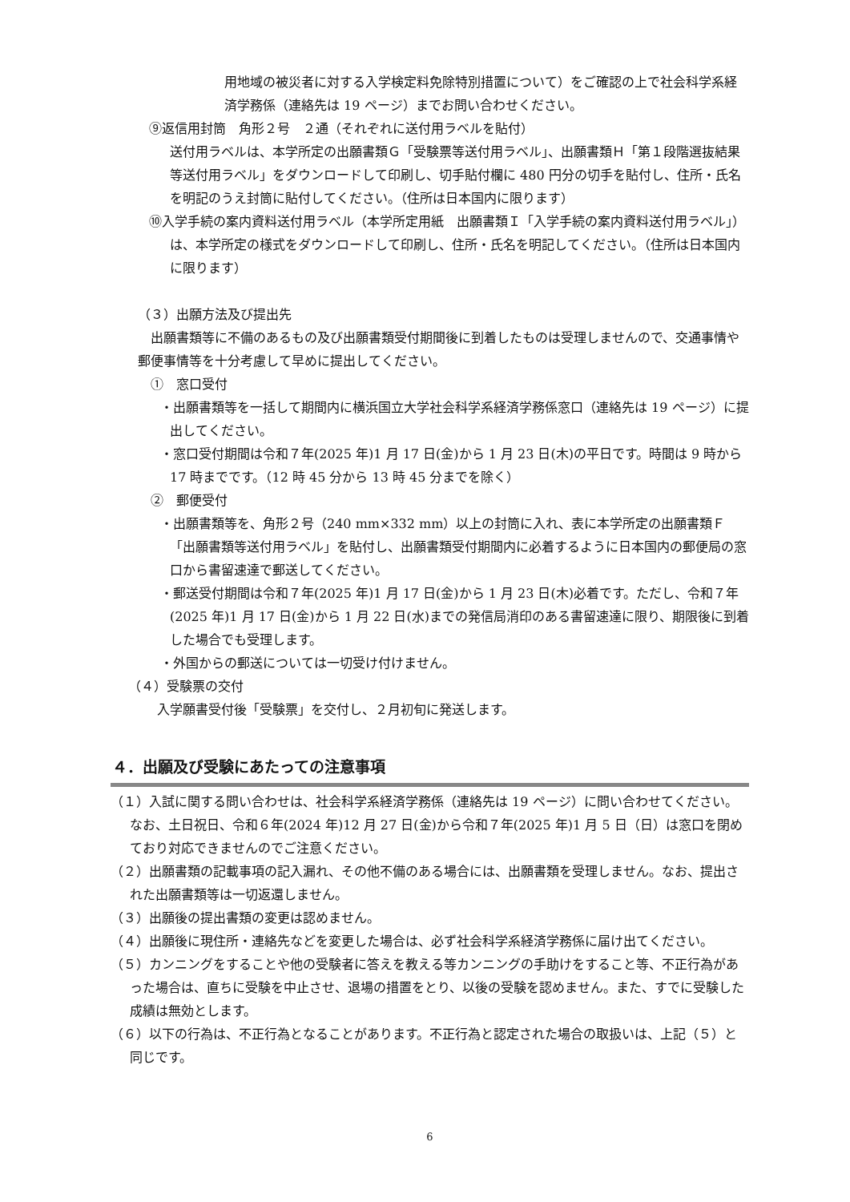用地域の被災者に対する入学検定料免除特別措置について）をご確認の上で社会科学系経済学務係（連絡先は 19 ページ）までお問い合わせください。
⑨返信用封筒　角形２号　２通（それぞれに送付用ラベルを貼付）
送付用ラベルは、本学所定の出願書類Ｇ「受験票等送付用ラベル」、出願書類Ｈ「第１段階選抜結果等送付用ラベル」をダウンロードして印刷し、切手貼付欄に 480 円分の切手を貼付し、住所・氏名を明記のうえ封筒に貼付してください。（住所は日本国内に限ります）
⑩入学手続の案内資料送付用ラベル（本学所定用紙　出願書類Ｉ「入学手続の案内資料送付用ラベル」）は、本学所定の様式をダウンロードして印刷し、住所・氏名を明記してください。（住所は日本国内に限ります）
（３）出願方法及び提出先
出願書類等に不備のあるもの及び出願書類受付期間後に到着したものは受理しませんので、交通事情や郵便事情等を十分考慮して早めに提出してください。
①　窓口受付
・出願書類等を一括して期間内に横浜国立大学社会科学系経済学務係窓口（連絡先は 19 ページ）に提出してください。
・窓口受付期間は令和７年(2025 年)1 月 17 日(金)から 1 月 23 日(木)の平日です。時間は 9 時から 17 時までです。（12 時 45 分から 13 時 45 分までを除く）
②　郵便受付
・出願書類等を、角形２号（240 mm×332 mm）以上の封筒に入れ、表に本学所定の出願書類Ｆ「出願書類等送付用ラベル」を貼付し、出願書類受付期間内に必着するように日本国内の郵便局の窓口から書留速達で郵送してください。
・郵送受付期間は令和７年(2025 年)1 月 17 日(金)から 1 月 23 日(木)必着です。ただし、令和７年(2025 年)1 月 17 日(金)から 1 月 22 日(水)までの発信局消印のある書留速達に限り、期限後に到着した場合でも受理します。
・外国からの郵送については一切受け付けません。
（４）受験票の交付
入学願書受付後「受験票」を交付し、２月初旬に発送します。
４．出願及び受験にあたっての注意事項
（１）入試に関する問い合わせは、社会科学系経済学務係（連絡先は 19 ページ）に問い合わせてください。なお、土日祝日、令和６年(2024 年)12 月 27 日(金)から令和７年(2025 年)1 月 5 日（日）は窓口を閉めており対応できませんのでご注意ください。
（２）出願書類の記載事項の記入漏れ、その他不備のある場合には、出願書類を受理しません。なお、提出された出願書類等は一切返還しません。
（３）出願後の提出書類の変更は認めません。
（４）出願後に現住所・連絡先などを変更した場合は、必ず社会科学系経済学務係に届け出てください。
（５）カンニングをすることや他の受験者に答えを教える等カンニングの手助けをすること等、不正行為があった場合は、直ちに受験を中止させ、退場の措置をとり、以後の受験を認めません。また、すでに受験した成績は無効とします。
（６）以下の行為は、不正行為となることがあります。不正行為と認定された場合の取扱いは、上記（５）と同じです。
6